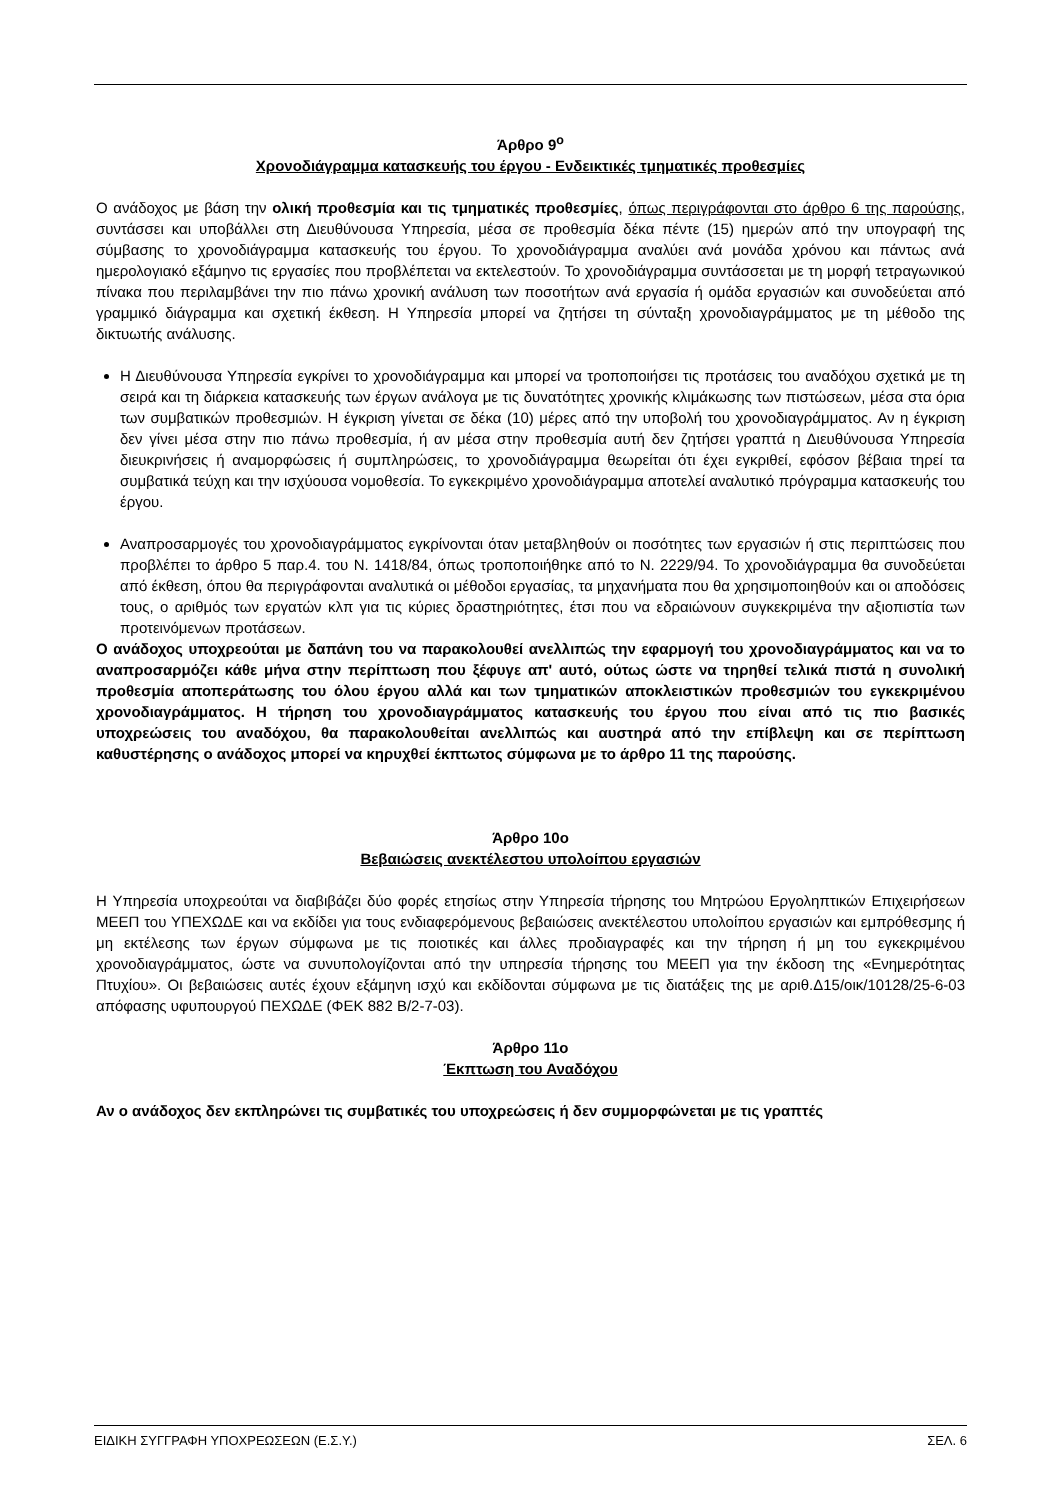Άρθρο 9<sup>ο</sup>
Χρονοδιάγραμμα κατασκευής του έργου - Ενδεικτικές τμηματικές προθεσμίες
Ο ανάδοχος με βάση την ολική προθεσμία και τις τμηματικές προθεσμίες, όπως περιγράφονται στο άρθρο 6 της παρούσης, συντάσσει και υποβάλλει στη Διευθύνουσα Υπηρεσία, μέσα σε προθεσμία δέκα πέντε (15) ημερών από την υπογραφή της σύμβασης το χρονοδιάγραμμα κατασκευής του έργου. Το χρονοδιάγραμμα αναλύει ανά μονάδα χρόνου και πάντως ανά ημερολογιακό εξάμηνο τις εργασίες που προβλέπεται να εκτελεστούν. Το χρονοδιάγραμμα συντάσσεται με τη μορφή τετραγωνικού πίνακα που περιλαμβάνει την πιο πάνω χρονική ανάλυση των ποσοτήτων ανά εργασία ή ομάδα εργασιών και συνοδεύεται από γραμμικό διάγραμμα και σχετική έκθεση. Η Υπηρεσία μπορεί να ζητήσει τη σύνταξη χρονοδιαγράμματος με τη μέθοδο της δικτυωτής ανάλυσης.
Η Διευθύνουσα Υπηρεσία εγκρίνει το χρονοδιάγραμμα και μπορεί να τροποποιήσει τις προτάσεις του αναδόχου σχετικά με τη σειρά και τη διάρκεια κατασκευής των έργων ανάλογα με τις δυνατότητες χρονικής κλιμάκωσης των πιστώσεων, μέσα στα όρια των συμβατικών προθεσμιών. Η έγκριση γίνεται σε δέκα (10) μέρες από την υποβολή του χρονοδιαγράμματος. Αν η έγκριση δεν γίνει μέσα στην πιο πάνω προθεσμία, ή αν μέσα στην προθεσμία αυτή δεν ζητήσει γραπτά η Διευθύνουσα Υπηρεσία διευκρινήσεις ή αναμορφώσεις ή συμπληρώσεις, το χρονοδιάγραμμα θεωρείται ότι έχει εγκριθεί, εφόσον βέβαια τηρεί τα συμβατικά τεύχη και την ισχύουσα νομοθεσία. Το εγκεκριμένο χρονοδιάγραμμα αποτελεί αναλυτικό πρόγραμμα κατασκευής του έργου.
Αναπροσαρμογές του χρονοδιαγράμματος εγκρίνονται όταν μεταβληθούν οι ποσότητες των εργασιών ή στις περιπτώσεις που προβλέπει το άρθρο 5 παρ.4. του Ν. 1418/84, όπως τροποποιήθηκε από το Ν. 2229/94. Το χρονοδιάγραμμα θα συνοδεύεται από έκθεση, όπου θα περιγράφονται αναλυτικά οι μέθοδοι εργασίας, τα μηχανήματα που θα χρησιμοποιηθούν και οι αποδόσεις τους, ο αριθμός των εργατών κλπ για τις κύριες δραστηριότητες, έτσι που να εδραιώνουν συγκεκριμένα την αξιοπιστία των προτεινόμενων προτάσεων.
Ο ανάδοχος υποχρεούται με δαπάνη του να παρακολουθεί ανελλιπώς την εφαρμογή του χρονοδιαγράμματος και να το αναπροσαρμόζει κάθε μήνα στην περίπτωση που ξέφυγε απ' αυτό, ούτως ώστε να τηρηθεί τελικά πιστά η συνολική προθεσμία αποπεράτωσης του όλου έργου αλλά και των τμηματικών αποκλειστικών προθεσμιών του εγκεκριμένου χρονοδιαγράμματος. Η τήρηση του χρονοδιαγράμματος κατασκευής του έργου που είναι από τις πιο βασικές υποχρεώσεις του αναδόχου, θα παρακολουθείται ανελλιπώς και αυστηρά από την επίβλεψη και σε περίπτωση καθυστέρησης ο ανάδοχος μπορεί να κηρυχθεί έκπτωτος σύμφωνα με το άρθρο 11 της παρούσης.
Άρθρο 10ο
Βεβαιώσεις ανεκτέλεστου υπολοίπου εργασιών
Η Υπηρεσία υποχρεούται να διαβιβάζει δύο φορές ετησίως στην Υπηρεσία τήρησης του Μητρώου Εργοληπτικών Επιχειρήσεων ΜΕΕΠ του ΥΠΕΧΩΔΕ και να εκδίδει για τους ενδιαφερόμενους βεβαιώσεις ανεκτέλεστου υπολοίπου εργασιών και εμπρόθεσμης ή μη εκτέλεσης των έργων σύμφωνα με τις ποιοτικές και άλλες προδιαγραφές και την τήρηση ή μη του εγκεκριμένου χρονοδιαγράμματος, ώστε να συνυπολογίζονται από την υπηρεσία τήρησης του ΜΕΕΠ για την έκδοση της «Ενημερότητας Πτυχίου». Οι βεβαιώσεις αυτές έχουν εξάμηνη ισχύ και εκδίδονται σύμφωνα με τις διατάξεις της με αριθ.Δ15/οικ/10128/25-6-03 απόφασης υφυπουργού ΠΕΧΩΔΕ (ΦΕΚ 882 Β/2-7-03).
Άρθρο 11ο
Έκπτωση του Αναδόχου
Αν ο ανάδοχος δεν εκπληρώνει τις συμβατικές του υποχρεώσεις ή δεν συμμορφώνεται με τις γραπτές
ΕΙΔΙΚΗ ΣΥΓΓΡΑΦΗ ΥΠΟΧΡΕΩΣΕΩΝ (Ε.Σ.Υ.) ΣΕΛ. 6